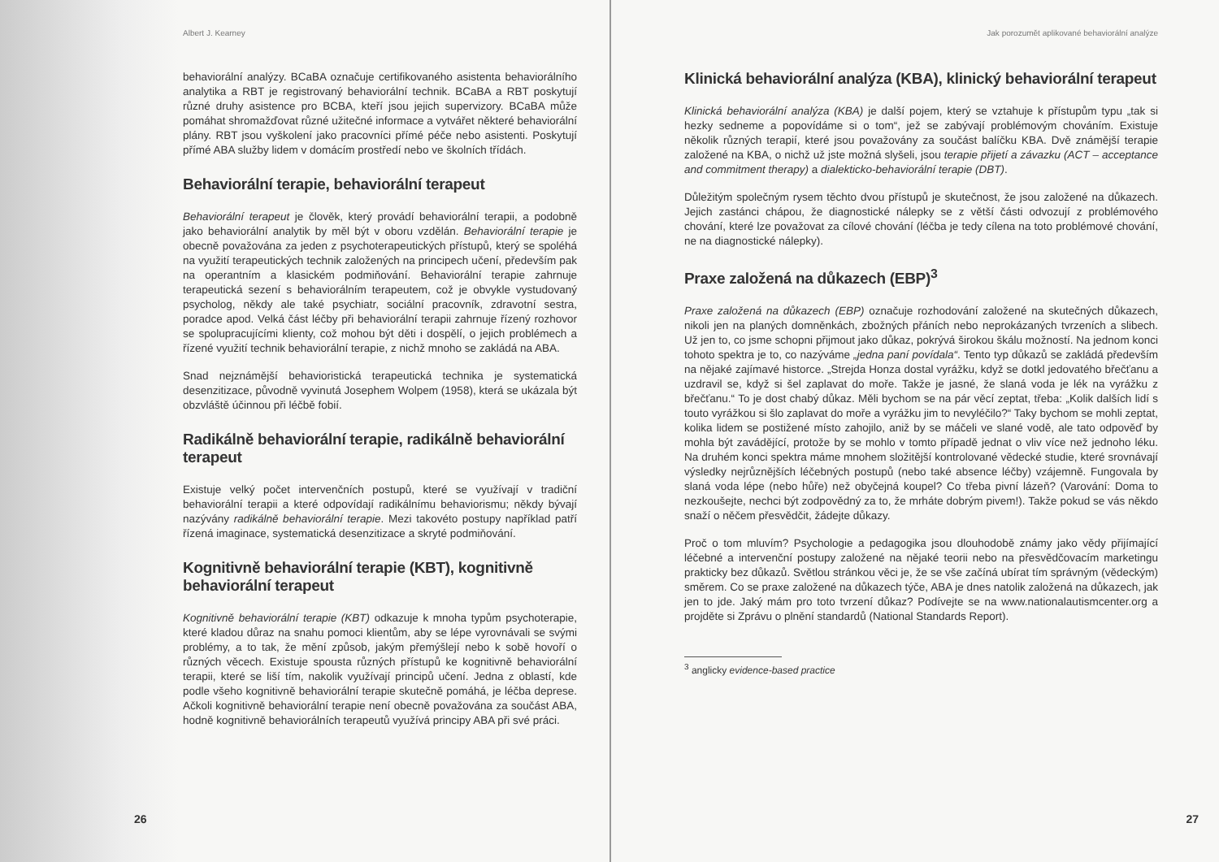Albert J. Kearney
behaviorální analýzy. BCaBA označuje certifikovaného asistenta behaviorálního analytika a RBT je registrovaný behaviorální technik. BCaBA a RBT poskytují různé druhy asistence pro BCBA, kteří jsou jejich supervizory. BCaBA může pomáhat shromažďovat různé užitečné informace a vytvářet některé behaviorální plány. RBT jsou vyškolení jako pracovníci přímé péče nebo asistenti. Poskytují přímé ABA služby lidem v domácím prostředí nebo ve školních třídách.
Behaviorální terapie, behaviorální terapeut
Behaviorální terapeut je člověk, který provádí behaviorální terapii, a podobně jako behaviorální analytik by měl být v oboru vzdělán. Behaviorální terapie je obecně považována za jeden z psychoterapeutických přístupů, který se spoléhá na využití terapeutických technik založených na principech učení, především pak na operantním a klasickém podmiňování. Behaviorální terapie zahrnuje terapeutická sezení s behaviorálním terapeutem, což je obvykle vystudovaný psycholog, někdy ale také psychiatr, sociální pracovník, zdravotní sestra, poradce apod. Velká část léčby při behaviorální terapii zahrnuje řízený rozhovor se spolupracujícími klienty, což mohou být děti i dospělí, o jejich problémech a řízené využití technik behaviorální terapie, z nichž mnoho se zakládá na ABA.
Snad nejznámější behavioristická terapeutická technika je systematická desenzitizace, původně vyvinutá Josephem Wolpem (1958), která se ukázala být obzvláště účinnou při léčbě fobií.
Radikálně behaviorální terapie, radikálně behaviorální terapeut
Existuje velký počet intervenčních postupů, které se využívají v tradiční behaviorální terapii a které odpovídají radikálnímu behaviorismu; někdy bývají nazývány radikálně behaviorální terapie. Mezi takovéto postupy například patří řízená imaginace, systematická desenzitizace a skryté podmiňování.
Kognitivně behaviorální terapie (KBT), kognitivně behaviorální terapeut
Kognitivně behaviorální terapie (KBT) odkazuje k mnoha typům psychoterapie, které kladou důraz na snahu pomoci klientům, aby se lépe vyrovnávali se svými problémy, a to tak, že mění způsob, jakým přemýšlejí nebo k sobě hovoří o různých věcech. Existuje spousta různých přístupů ke kognitivně behaviorální terapii, které se liší tím, nakolik využívají principů učení. Jedna z oblastí, kde podle všeho kognitivně behaviorální terapie skutečně pomáhá, je léčba deprese. Ačkoli kognitivně behaviorální terapie není obecně považována za součást ABA, hodně kognitivně behaviorálních terapeutů využívá principy ABA při své práci.
26
Jak porozumět aplikované behaviorální analýze
Klinická behaviorální analýza (KBA), klinický behaviorální terapeut
Klinická behaviorální analýza (KBA) je další pojem, který se vztahuje k přístupům typu „tak si hezky sedneme a popovídáme si o tom“, jež se zabývají problémovým chováním. Existuje několik různých terapií, které jsou považovány za součást balíčku KBA. Dvě známější terapie založené na KBA, o nichž už jste možná slyšeli, jsou terapie přijetí a závazku (ACT – acceptance and commitment therapy) a dialekticko-behaviorální terapie (DBT).
Důležitým společným rysem těchto dvou přístupů je skutečnost, že jsou založené na důkazech. Jejich zastánci chápou, že diagnostické nálepky se z větší části odvozují z problémového chování, které lze považovat za cílové chování (léčba je tedy cílena na toto problémové chování, ne na diagnostické nálepky).
Praxe založená na důkazech (EBP)<sup>3</sup>
Praxe založená na důkazech (EBP) označuje rozhodování založené na skutečných důkazech, nikoli jen na planých domněnkách, zbožných přáních nebo neprokázaných tvrzeních a slibech. Už jen to, co jsme schopni přijmout jako důkaz, pokrývá širokou škálu možností. Na jednom konci tohoto spektra je to, co nazýváme „jedna paní povídala“. Tento typ důkazů se zakládá především na nějaké zajímavé historce. „Strejda Honza dostal vyrážku, když se dotkl jedovatého břečťanu a uzdravil se, když si šel zaplavat do moře. Takže je jasné, že slaná voda je lék na vyrážku z břečťanu.“ To je dost chabý důkaz. Měli bychom se na pár věcí zeptat, třeba: „Kolik dalších lidí s touto vyrážkou si šlo zaplavat do moře a vyrážku jim to nevyléčilo?“ Taky bychom se mohli zeptat, kolika lidem se postižené místo zahojilo, aniž by se máčeli ve slané vodě, ale tato odpověď by mohla být zavádějící, protože by se mohlo v tomto případě jednat o vliv více než jednoho léku. Na druhém konci spektra máme mnohem složitější kontrolované vědecké studie, které srovnávají výsledky nejrůznějších léčebných postupů (nebo také absence léčby) vzájemně. Fungovala by slaná voda lépe (nebo hůře) než obyčejná koupel? Co třeba pivní lázeň? (Varování: Doma to nezkoušejte, nechci být zodpovědný za to, že mrháte dobrým pivem!). Takže pokud se vás někdo snaží o něčem přesvědčit, žádejte důkazy.
Proč o tom mluvím? Psychologie a pedagogika jsou dlouhodobě známy jako vědy přijímající léčebné a intervenční postupy založené na nějaké teorii nebo na přesvědčovacím marketingu prakticky bez důkazů. Světlou stránkou věci je, že se vše začíná ubírat tím správným (vědeckým) směrem. Co se praxe založené na důkazech týče, ABA je dnes natolik založená na důkazech, jak jen to jde. Jaký mám pro toto tvrzení důkaz? Podívejte se na www.nationalautismcenter.org a projděte si Zprávu o plnění standardů (National Standards Report).
<sup>3</sup> anglicky evidence-based practice
27